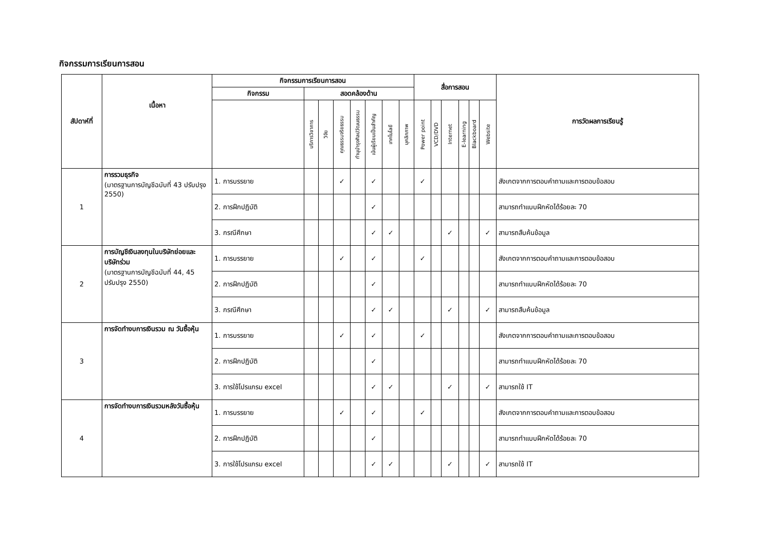กิจกรรมการเรียนการสอน
| สัปดาห์ที่ | เนื้อหา | กิจกรรมการเรียนการสอน | | | | | | | | สื่อการสอน | | | | | | การวัดผลการเรียนรู้ |
| --- | --- | --- | --- | --- | --- | --- | --- | --- | --- | --- | --- | --- | --- | --- | --- | --- |
| | | กิจกรรม | สอดคล้องด้าน | | | | | | | | | | | | | |
| | | | บริการวิชาการ | วิจัย | คุณธรรมจริยธรรม | ทำนุบำรุงศิลปวัฒนธรรม | เน้นผู้เรียนเป็นสำคัญ | เทคโนโลยี | บุคลิกภาพ | Power point | VCD/DVD | Internet | E-learning | Blackboard | Website | |
| 1 | การรวมธุรกิจ (มาตรฐานการบัญชีฉบับที่ 43 ปรับปรุง 2550) | 1. การบรรยาย | | | ✓ | | ✓ | | | ✓ | | | | | | สังเกตจากการตอบคำถามและการตอบข้อสอบ |
| | | 2. การฝึกปฏิบัติ | | | | | ✓ | | | | | | | | | สามารถทำแบบฝึกหัดได้ร้อยละ 70 |
| | | 3. กรณีศึกษา | | | | | ✓ | ✓ | | | | ✓ | | | ✓ | สามารถสืบค้นข้อมูล |
| 2 | การบัญชีเงินลงทุนในบริษัทย่อยและบริษัทร่วม (มาตรฐานการบัญชีฉบับที่ 44, 45 ปรับปรุง 2550) | 1. การบรรยาย | | | ✓ | | ✓ | | | ✓ | | | | | | สังเกตจากการตอบคำถามและการตอบข้อสอบ |
| | | 2. การฝึกปฏิบัติ | | | | | ✓ | | | | | | | | | สามารถทำแบบฝึกหัดได้ร้อยละ 70 |
| | | 3. กรณีศึกษา | | | | | ✓ | ✓ | | | | ✓ | | | ✓ | สามารถสืบค้นข้อมูล |
| 3 | การจัดทำงบการเงินรวม ณ วันซื้อหุ้น | 1. การบรรยาย | | | ✓ | | ✓ | | | ✓ | | | | | | สังเกตจากการตอบคำถามและการตอบข้อสอบ |
| | | 2. การฝึกปฏิบัติ | | | | | ✓ | | | | | | | | | สามารถทำแบบฝึกหัดได้ร้อยละ 70 |
| | | 3. การใช้โปรแกรม excel | | | | | ✓ | ✓ | | | | ✓ | | | ✓ | สามารถใช้ IT |
| 4 | การจัดทำงบการเงินรวมหลังวันซื้อหุ้น | 1. การบรรยาย | | | ✓ | | ✓ | | | ✓ | | | | | | สังเกตจากการตอบคำถามและการตอบข้อสอบ |
| | | 2. การฝึกปฏิบัติ | | | | | ✓ | | | | | | | | | สามารถทำแบบฝึกหัดได้ร้อยละ 70 |
| | | 3. การใช้โปรแกรม excel | | | | | ✓ | ✓ | | | | ✓ | | | ✓ | สามารถใช้ IT |